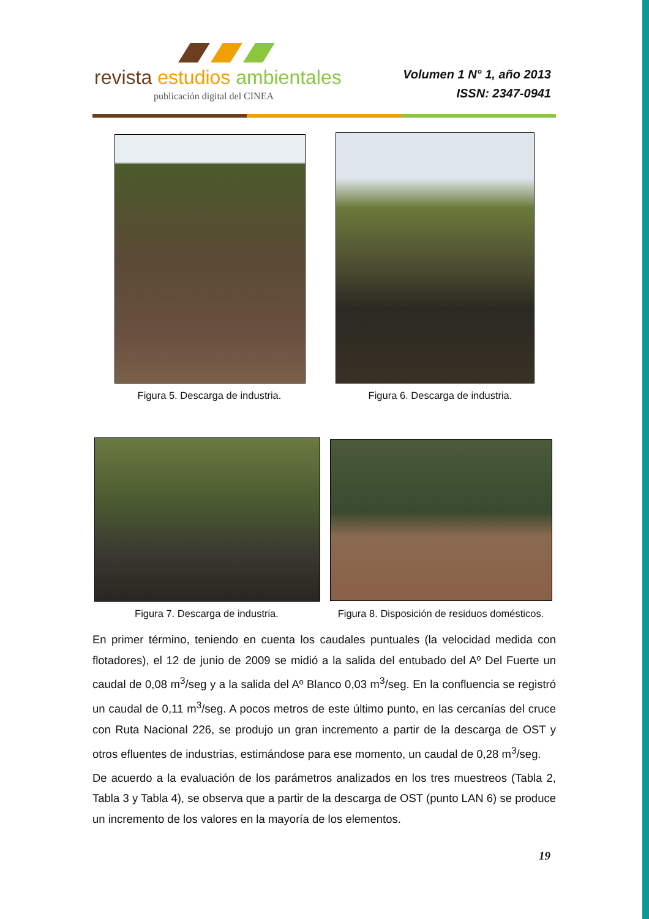revista estudios ambientales
publicación digital del CINEA
Volumen 1 N° 1, año 2013
ISSN: 2347-0941
Figura 5. Descarga de industria.
Figura 6. Descarga de industria.
Figura 7. Descarga de industria.
Figura 8. Disposición de residuos domésticos.
En primer término, teniendo en cuenta los caudales puntuales (la velocidad medida con flotadores), el 12 de junio de 2009 se midió a la salida del entubado del Aº Del Fuerte un caudal de 0,08 m<sup>3</sup>/seg y a la salida del Aº Blanco 0,03 m<sup>3</sup>/seg. En la confluencia se registró un caudal de 0,11 m<sup>3</sup>/seg. A pocos metros de este último punto, en las cercanías del cruce con Ruta Nacional 226, se produjo un gran incremento a partir de la descarga de OST y otros efluentes de industrias, estimándose para ese momento, un caudal de 0,28 m<sup>3</sup>/seg.
De acuerdo a la evaluación de los parámetros analizados en los tres muestreos (Tabla 2, Tabla 3 y Tabla 4), se observa que a partir de la descarga de OST (punto LAN 6) se produce un incremento de los valores en la mayoría de los elementos.
19